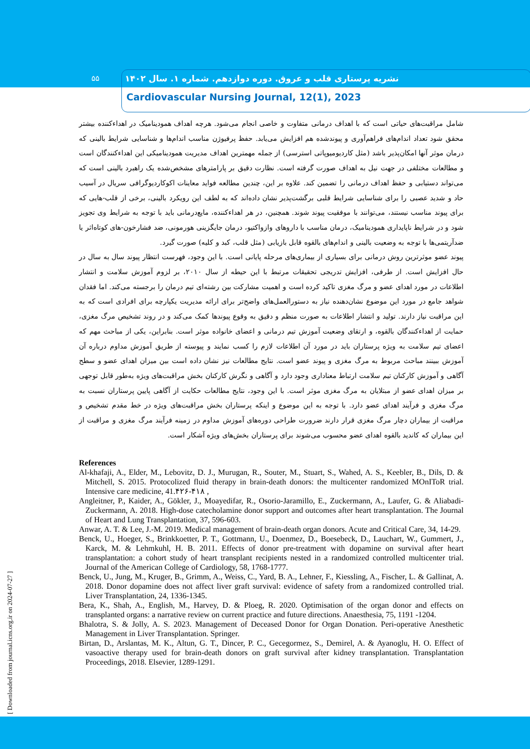۵۵
نشریه پرستاری قلب و عروق. دوره دوازدهم. شماره ۱. سال ۱۴۰۲
Cardiovascular Nursing Journal, 12(1), 2023
شامل مراقبت‌های حیاتی است که با اهداف درمانی متفاوت و خاصی انجام می‌شود. هرچه اهداف همودینامیک در اهداءکننده بیشتر محقق شود تعداد اندام‌های فراهم‌آوری و پیوندشده هم افزایش می‌یابد. حفظ پرفیوژن مناسب اندام‌ها و شناسایی شرایط بالینی که درمان موثر آنها امکان‌پذیر باشد (مثل کاردیومیوپاتی استرسی) از جمله مهمترین اهداف مدیریت همودینامیکی این اهداءکنندگان است و مطالعات مختلفی در جهت نیل به اهداف صورت گرفته است. نظارت دقیق بر پارامترهای مشخص‌شده یک راهبرد بالینی است که می‌تواند دستیابی و حفظ اهداف درمانی را تضمین کند. علاوه بر این، چندین مطالعه فواید معاینات اکوکاردیوگرافی سریال در آسیب حاد و شدید عصبی را برای شناسایی شرایط قلبی برگشت‌پذیر نشان داده‌اند که به لطف این رویکرد بالینی، برخی از قلب-هایی که برای پیوند مناسب نیستند، می‌توانند با موفقیت پیوند شوند. همچنین، در هر اهداءکننده، مایع‌درمانی باید با توجه به شرایط وی تجویز شود و در شرایط ناپایداری همودینامیک، درمان مناسب با داروهای وازواکتیو، درمان جایگزینی هورمونی، ضد فشارخون-های کوتاه‌اثر یا ضدآریتمی‌ها با توجه به وضعیت بالینی و اندام‌های بالقوه قابل بازیابی (مثل قلب، کبد و کلیه) صورت گیرد.
پیوند عضو موثرترین روش درمانی برای بسیاری از بیماری‌های مرحله پایانی است. با این وجود، فهرست انتظار پیوند سال به سال در حال افزایش است. از طرفی، افزایش تدریجی تحقیقات مرتبط با این حیطه از سال ۲۰۱۰، بر لزوم آموزش سلامت و انتشار اطلاعات در مورد اهدای عضو و مرگ مغزی تاکید کرده است و اهمیت مشارکت بین رشته‌ای تیم درمان را برجسته می‌کند. اما فقدان شواهد جامع در مورد این موضوع نشان‌دهنده نیاز به دستورالعمل‌های واضح‌تر برای ارائه مدیریت یکپارچه برای افرادی است که به این مراقبت نیاز دارند. تولید و انتشار اطلاعات به صورت منظم و دقیق به وقوع پیوندها کمک می‌کند و در روند تشخیص مرگ مغزی، حمایت از اهداءکنندگان بالقوه، و ارتقای وضعیت آموزش تیم درمانی و اعضای خانواده موثر است. بنابراین، یکی از مباحث مهم که اعضای تیم سلامت به ویژه پرستاران باید در مورد آن اطلاعات لازم را کسب نمایند و پیوسته از طریق آموزش مداوم درباره آن آموزش ببینند مباحث مربوط به مرگ مغزی و پیوند عضو است. نتایج مطالعات نیز نشان داده است بین میزان اهدای عضو و سطح آگاهی و آموزش کارکنان تیم سلامت ارتباط معناداری وجود دارد و آگاهی و نگرش کارکنان بخش مراقبت‌های ویژه به‌طور قابل توجهی بر میزان اهدای عضو از مبتلایان به مرگ مغزی موثر است. با این وجود، نتایج مطالعات حکایت از آگاهی پایین پرستاران نسبت به مرگ مغزی و فرآیند اهدای عضو دارد. با توجه به این موضوع و اینکه پرستاران بخش مراقبت‌های ویژه در خط مقدم تشخیص و مراقبت از بیماران دچار مرگ مغزی قرار دارند ضرورت طراحی دوره‌های آموزش مداوم در زمینه فرآیند مرگ مغزی و مراقبت از این بیماران که کاندید بالقوه اهدای عضو محسوب می‌شوند برای پرستاران بخش‌های ویژه آشکار است.
References
Al-khafaji, A., Elder, M., Lebovitz, D. J., Murugan, R., Souter, M., Stuart, S., Wahed, A. S., Keebler, B., Dils, D. & Mitchell, S. 2015. Protocolized fluid therapy in brain-death donors: the multicenter randomized MOnIToR trial. Intensive care medicine, 41.۴۲۶-۴۱۸ ,
Angleitner, P., Kaider, A., Gökler, J., Moayedifar, R., Osorio-Jaramillo, E., Zuckermann, A., Laufer, G. & Aliabadi-Zuckermann, A. 2018. High-dose catecholamine donor support and outcomes after heart transplantation. The Journal of Heart and Lung Transplantation, 37, 596-603.
Anwar, A. T. & Lee, J.-M. 2019. Medical management of brain-death organ donors. Acute and Critical Care, 34, 14-29.
Benck, U., Hoeger, S., Brinkkoetter, P. T., Gottmann, U., Doenmez, D., Boesebeck, D., Lauchart, W., Gummert, J., Karck, M. & Lehmkuhl, H. B. 2011. Effects of donor pre-treatment with dopamine on survival after heart transplantation: a cohort study of heart transplant recipients nested in a randomized controlled multicenter trial. Journal of the American College of Cardiology, 58, 1768-1777.
Benck, U., Jung, M., Kruger, B., Grimm, A., Weiss, C., Yard, B. A., Lehner, F., Kiessling, A., Fischer, L. & Gallinat, A. 2018. Donor dopamine does not affect liver graft survival: evidence of safety from a randomized controlled trial. Liver Transplantation, 24, 1336-1345.
Bera, K., Shah, A., English, M., Harvey, D. & Ploeg, R. 2020. Optimisation of the organ donor and effects on transplanted organs: a narrative review on current practice and future directions. Anaesthesia, 75, 1191 -1204.
Bhalotra, S. & Jolly, A. S. 2023. Management of Deceased Donor for Organ Donation. Peri-operative Anesthetic Management in Liver Transplantation. Springer.
Birtan, D., Arslantas, M. K., Altun, G. T., Dincer, P. C., Gecegormez, S., Demirel, A. & Ayanoglu, H. O. Effect of vasoactive therapy used for brain-death donors on graft survival after kidney transplantation. Transplantation Proceedings, 2018. Elsevier, 1289-1291.
[ Downloaded from journal.icns.org.ir on 2024-07-27 ]